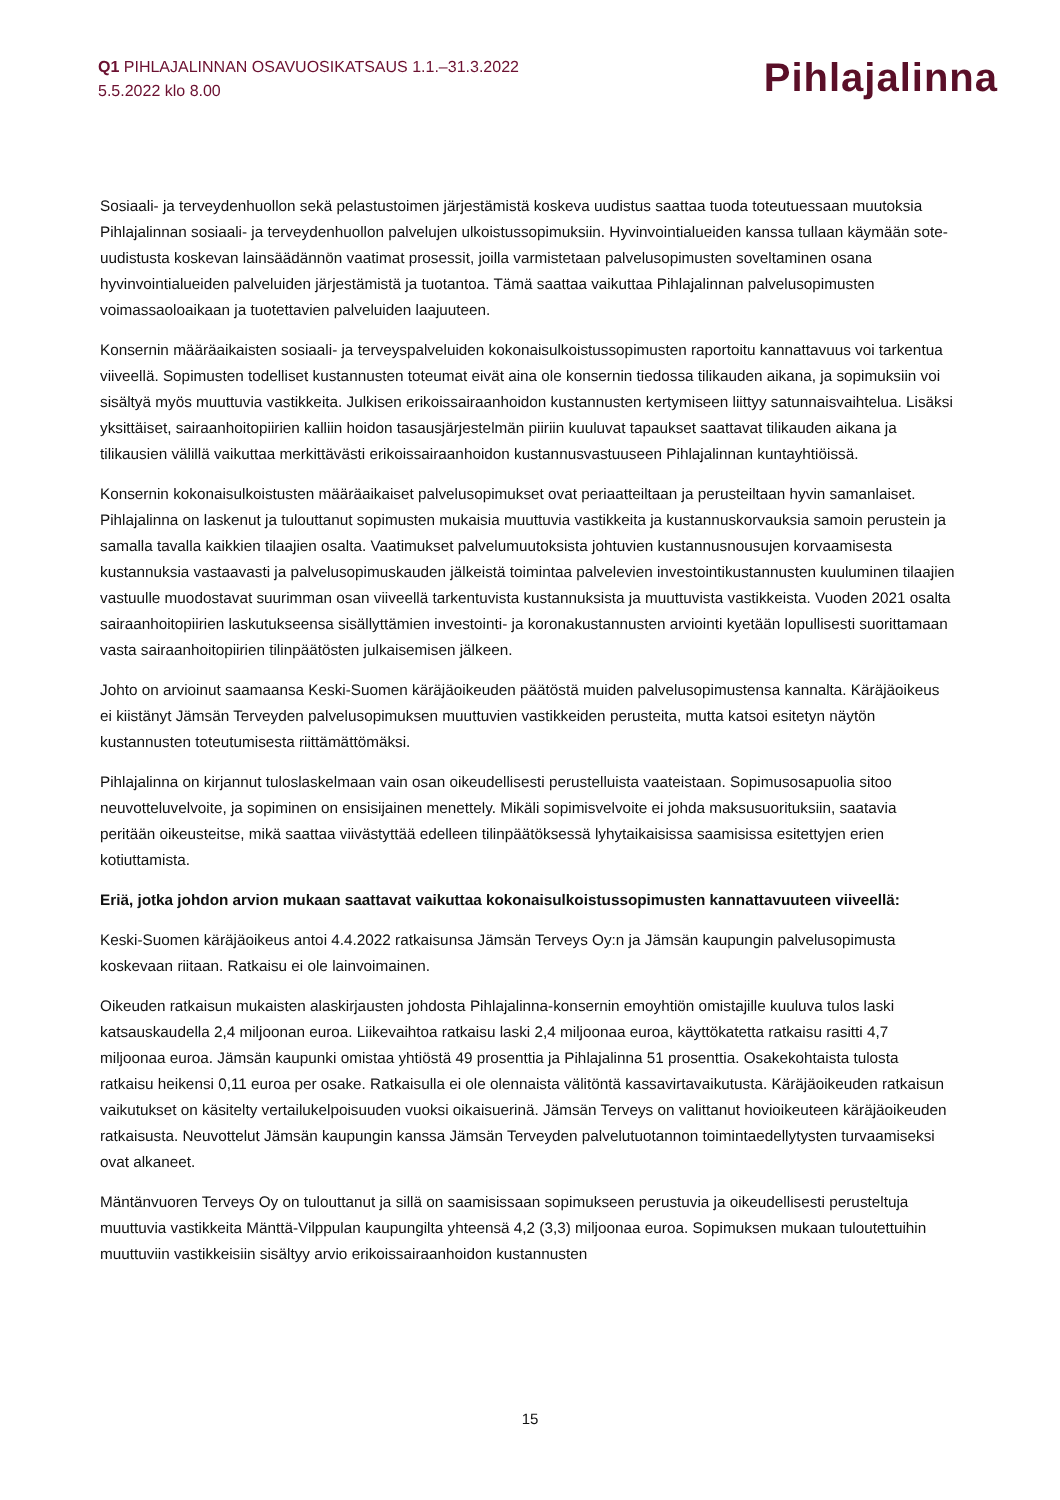Q1 PIHLAJALINNAN OSAVUOSIKATSAUS 1.1.–31.3.2022
5.5.2022 klo 8.00
Pihlajalinna
Sosiaali- ja terveydenhuollon sekä pelastustoimen järjestämistä koskeva uudistus saattaa tuoda toteutuessaan muutoksia Pihlajalinnan sosiaali- ja terveydenhuollon palvelujen ulkoistussopimuksiin. Hyvinvointialueiden kanssa tullaan käymään sote-uudistusta koskevan lainsäädännön vaatimat prosessit, joilla varmistetaan palvelusopimusten soveltaminen osana hyvinvointialueiden palveluiden järjestämistä ja tuotantoa. Tämä saattaa vaikuttaa Pihlajalinnan palvelusopimusten voimassaoloaikaan ja tuotettavien palveluiden laajuuteen.
Konsernin määräaikaisten sosiaali- ja terveyspalveluiden kokonaisulkoistussopimusten raportoitu kannattavuus voi tarkentua viiveellä. Sopimusten todelliset kustannusten toteumat eivät aina ole konsernin tiedossa tilikauden aikana, ja sopimuksiin voi sisältyä myös muuttuvia vastikkeita. Julkisen erikoissairaanhoidon kustannusten kertymiseen liittyy satunnaisvaihtelua. Lisäksi yksittäiset, sairaanhoitopiirien kalliin hoidon tasausjärjestelmän piiriin kuuluvat tapaukset saattavat tilikauden aikana ja tilikausien välillä vaikuttaa merkittävästi erikoissairaanhoidon kustannusvastuuseen Pihlajalinnan kuntayhtiöissä.
Konsernin kokonaisulkoistusten määräaikaiset palvelusopimukset ovat periaatteiltaan ja perusteiltaan hyvin samanlaiset. Pihlajalinna on laskenut ja tulouttanut sopimusten mukaisia muuttuvia vastikkeita ja kustannuskorvauksia samoin perustein ja samalla tavalla kaikkien tilaajien osalta. Vaatimukset palvelumuutoksista johtuvien kustannusnousujen korvaamisesta kustannuksia vastaavasti ja palvelusopimuskauden jälkeistä toimintaa palvelevien investointikustannusten kuuluminen tilaajien vastuulle muodostavat suurimman osan viiveellä tarkentuvista kustannuksista ja muuttuvista vastikkeista. Vuoden 2021 osalta sairaanhoitopiirien laskutukseensa sisällyttämien investointi- ja koronakustannusten arviointi kyetään lopullisesti suorittamaan vasta sairaanhoitopiirien tilinpäätösten julkaisemisen jälkeen.
Johto on arvioinut saamaansa Keski-Suomen käräjäoikeuden päätöstä muiden palvelusopimustensa kannalta. Käräjäoikeus ei kiistänyt Jämsän Terveyden palvelusopimuksen muuttuvien vastikkeiden perusteita, mutta katsoi esitetyn näytön kustannusten toteutumisesta riittämättömäksi.
Pihlajalinna on kirjannut tuloslaskelmaan vain osan oikeudellisesti perustelluista vaateistaan. Sopimusosapuolia sitoo neuvotteluvelvoite, ja sopiminen on ensisijainen menettely. Mikäli sopimisvelvoite ei johda maksusuorituksiin, saatavia peritään oikeusteitse, mikä saattaa viivästyttää edelleen tilinpäätöksessä lyhytaikaisissa saamisissa esitettyjen erien kotiuttamista.
Eriä, jotka johdon arvion mukaan saattavat vaikuttaa kokonaisulkoistussopimusten kannattavuuteen viiveellä:
Keski-Suomen käräjäoikeus antoi 4.4.2022 ratkaisunsa Jämsän Terveys Oy:n ja Jämsän kaupungin palvelusopimusta koskevaan riitaan. Ratkaisu ei ole lainvoimainen.
Oikeuden ratkaisun mukaisten alaskirjausten johdosta Pihlajalinna-konsernin emoyhtiön omistajille kuuluva tulos laski katsauskaudella 2,4 miljoonan euroa. Liikevaihtoa ratkaisu laski 2,4 miljoonaa euroa, käyttökatetta ratkaisu rasitti 4,7 miljoonaa euroa. Jämsän kaupunki omistaa yhtiöstä 49 prosenttia ja Pihlajalinna 51 prosenttia. Osakekohtaista tulosta ratkaisu heikensi 0,11 euroa per osake. Ratkaisulla ei ole olennaista välitöntä kassavirtavaikutusta. Käräjäoikeuden ratkaisun vaikutukset on käsitelty vertailukelpoisuuden vuoksi oikaisuerinä. Jämsän Terveys on valittanut hovioikeuteen käräjäoikeuden ratkaisusta. Neuvottelut Jämsän kaupungin kanssa Jämsän Terveyden palvelutuotannon toimintaedellytysten turvaamiseksi ovat alkaneet.
Mäntänvuoren Terveys Oy on tulouttanut ja sillä on saamisissaan sopimukseen perustuvia ja oikeudellisesti perusteltuja muuttuvia vastikkeita Mänttä-Vilppulan kaupungilta yhteensä 4,2 (3,3) miljoonaa euroa. Sopimuksen mukaan tuloutettuihin muuttuviin vastikkeisiin sisältyy arvio erikoissairaanhoidon kustannusten
15